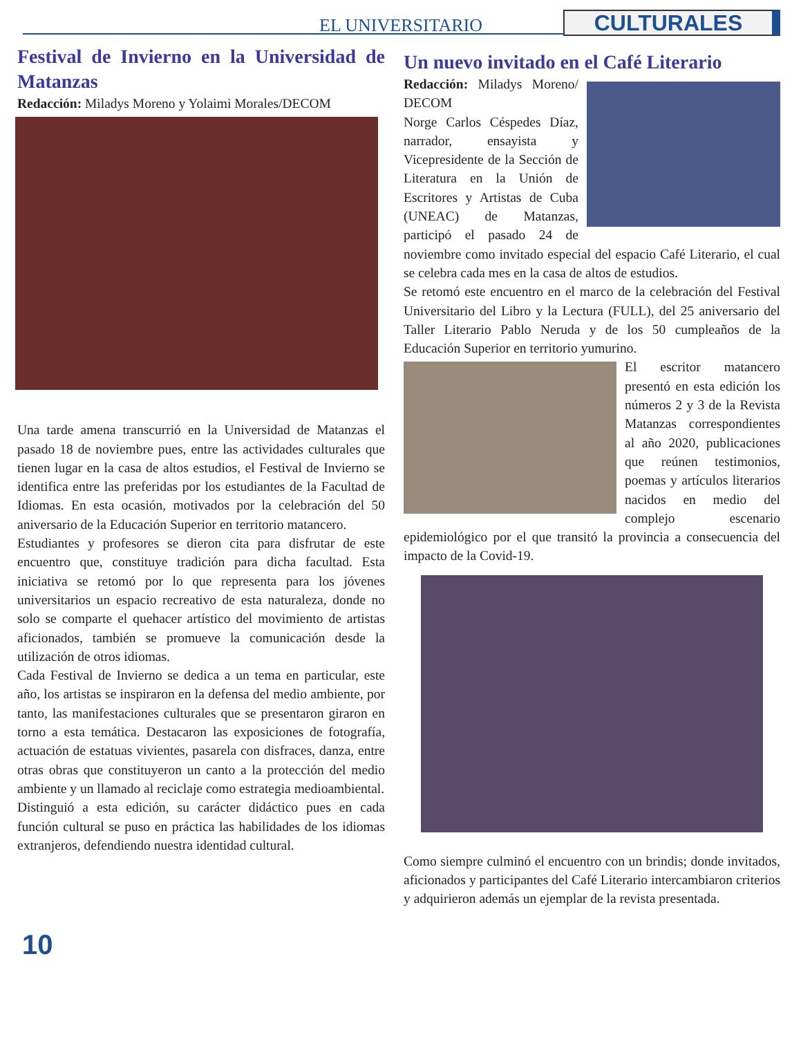EL UNIVERSITARIO CULTURALES
Festival de Invierno en la Universidad de Matanzas
Redacción: Miladys Moreno y Yolaimi Morales/DECOM
Una tarde amena transcurrió en la Universidad de Matanzas el pasado 18 de noviembre pues, entre las actividades culturales que tienen lugar en la casa de altos estudios, el Festival de Invierno se identifica entre las preferidas por los estudiantes de la Facultad de Idiomas. En esta ocasión, motivados por la celebración del 50 aniversario de la Educación Superior en territorio matancero.
Estudiantes y profesores se dieron cita para disfrutar de este encuentro que, constituye tradición para dicha facultad. Esta iniciativa se retomó por lo que representa para los jóvenes universitarios un espacio recreativo de esta naturaleza, donde no solo se comparte el quehacer artístico del movimiento de artistas aficionados, también se promueve la comunicación desde la utilización de otros idiomas.
Cada Festival de Invierno se dedica a un tema en particular, este año, los artistas se inspiraron en la defensa del medio ambiente, por tanto, las manifestaciones culturales que se presentaron giraron en torno a esta temática. Destacaron las exposiciones de fotografía, actuación de estatuas vivientes, pasarela con disfraces, danza, entre otras obras que constituyeron un canto a la protección del medio ambiente y un llamado al reciclaje como estrategia medioambiental.
Distinguió a esta edición, su carácter didáctico pues en cada función cultural se puso en práctica las habilidades de los idiomas extranjeros, defendiendo nuestra identidad cultural.
Un nuevo invitado en el Café Literario
Redacción: Miladys Moreno/ DECOM
Norge Carlos Céspedes Díaz, narrador, ensayista y Vicepresidente de la Sección de Literatura en la Unión de Escritores y Artistas de Cuba (UNEAC) de Matanzas, participó el pasado 24 de noviembre como invitado especial del espacio Café Literario, el cual se celebra cada mes en la casa de altos de estudios.
Se retomó este encuentro en el marco de la celebración del Festival Universitario del Libro y la Lectura (FULL), del 25 aniversario del Taller Literario Pablo Neruda y de los 50 cumpleaños de la Educación Superior en territorio yumurino.
El escritor matancero presentó en esta edición los números 2 y 3 de la Revista Matanzas correspondientes al año 2020, publicaciones que reúnen testimonios, poemas y artículos literarios nacidos en medio del complejo escenario epidemiológico por el que transitó la provincia a consecuencia del impacto de la Covid-19.
Como siempre culminó el encuentro con un brindis; donde invitados, aficionados y participantes del Café Literario intercambiaron criterios y adquirieron además un ejemplar de la revista presentada.
10